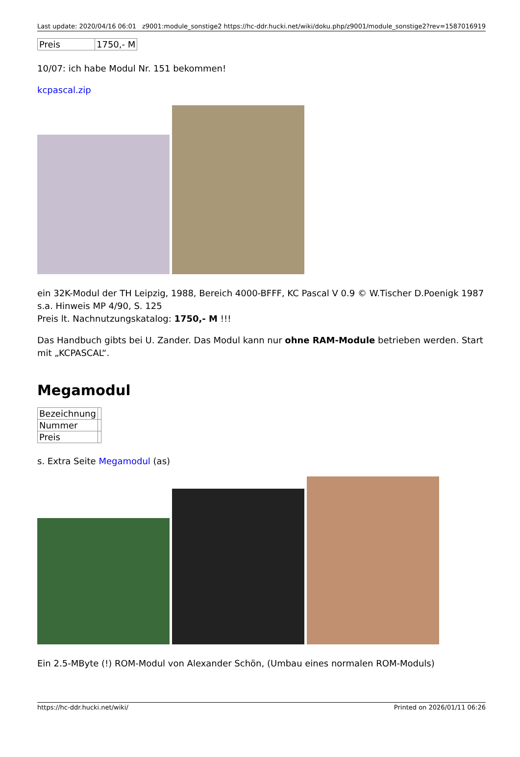Last update: 2020/04/16 06:01 z9001:module_sonstige2 https://hc-ddr.hucki.net/wiki/doku.php/z9001/module_sonstige2?rev=1587016919
| Preis | 1750,- M |
10/07: ich habe Modul Nr. 151 bekommen!
kcpascal.zip
ein 32K-Modul der TH Leipzig, 1988, Bereich 4000-BFFF, KC Pascal V 0.9 © W.Tischer D.Poenigk 1987
s.a. Hinweis MP 4/90, S. 125
Preis lt. Nachnutzungskatalog: 1750,- M !!!
Das Handbuch gibts bei U. Zander. Das Modul kann nur ohne RAM-Module betrieben werden. Start mit „KCPASCAL“.
Megamodul
| Bezeichnung | |
| Nummer | |
| Preis | |
s. Extra Seite Megamodul (as)
Ein 2.5-MByte (!) ROM-Modul von Alexander Schön, (Umbau eines normalen ROM-Moduls)
https://hc-ddr.hucki.net/wiki/ Printed on 2026/01/11 06:26